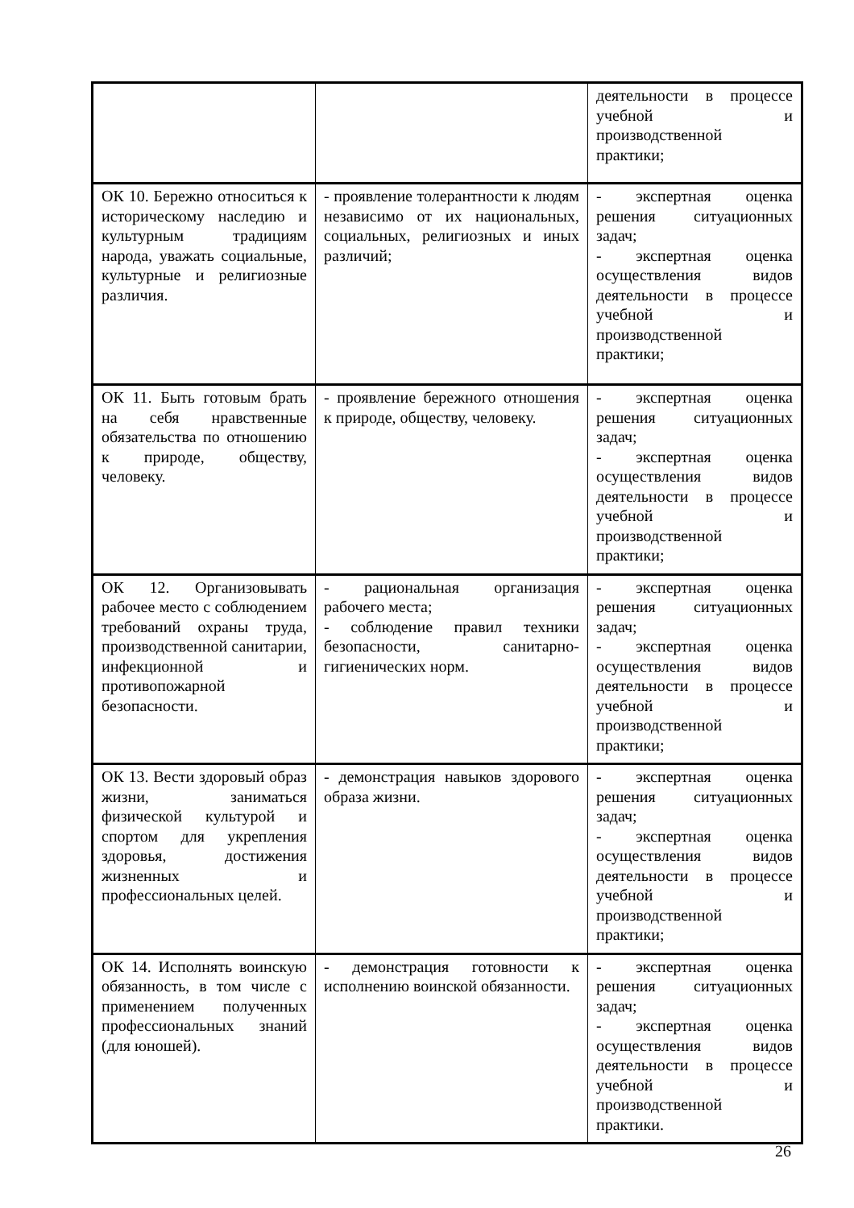| | | деятельности в процессе учебной и производственной практики; |
| ОК 10. Бережно относиться к историческому наследию и культурным традициям народа, уважать социальные, культурные и религиозные различия. | - проявление толерантности к людям независимо от их национальных, социальных, религиозных и иных различий; | - экспертная оценка решения ситуационных задач; - экспертная оценка осуществления видов деятельности в процессе учебной и производственной практики; |
| ОК 11. Быть готовым брать на себя нравственные обязательства по отношению к природе, обществу, человеку. | - проявление бережного отношения к природе, обществу, человеку. | - экспертная оценка решения ситуационных задач; - экспертная оценка осуществления видов деятельности в процессе учебной и производственной практики; |
| ОК 12. Организовывать рабочее место с соблюдением требований охраны труда, производственной санитарии, инфекционной и противопожарной безопасности. | - рациональная организация рабочего места; - соблюдение правил техники безопасности, санитарно-гигиенических норм. | - экспертная оценка решения ситуационных задач; - экспертная оценка осуществления видов деятельности в процессе учебной и производственной практики; |
| ОК 13. Вести здоровый образ жизни, заниматься физической культурой и спортом для укрепления здоровья, достижения жизненных и профессиональных целей. | - демонстрация навыков здорового образа жизни. | - экспертная оценка решения ситуационных задач; - экспертная оценка осуществления видов деятельности в процессе учебной и производственной практики; |
| ОК 14. Исполнять воинскую обязанность, в том числе с применением полученных профессиональных знаний (для юношей). | - демонстрация готовности к исполнению воинской обязанности. | - экспертная оценка решения ситуационных задач; - экспертная оценка осуществления видов деятельности в процессе учебной и производственной практики. |
26